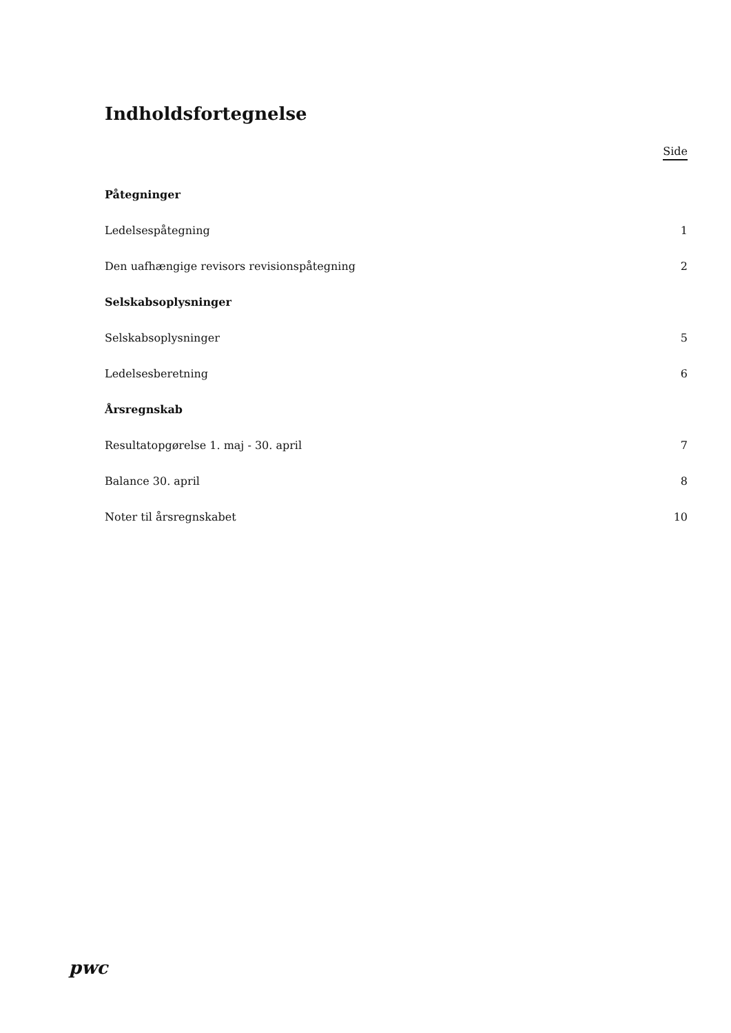Indholdsfortegnelse
Side
Påtegninger
Ledelsespåtegning 1
Den uafhængige revisors revisionspåtegning 2
Selskabsoplysninger
Selskabsoplysninger 5
Ledelsesberetning 6
Årsregnskab
Resultatopgørelse 1. maj - 30. april 7
Balance 30. april 8
Noter til årsregnskabet 10
pwc